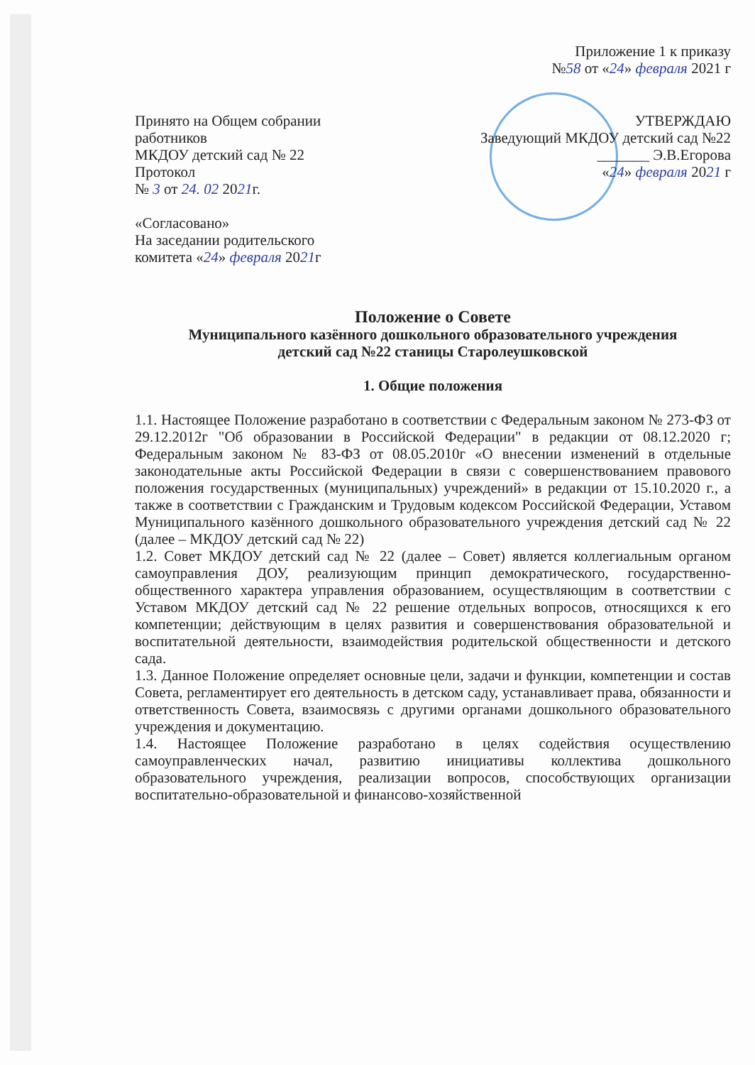Приложение 1 к приказу
№58 от «24» февраля 2021 г
Принято на Общем собрании
работников
МКДОУ детский сад № 22
Протокол
№ 3 от 24. 02 2021г.
«Согласовано»
На заседании родительского
комитета «24» февраля 2021г
УТВЕРЖДАЮ
Заведующий МКДОУ детский сад №22
_______ Э.В.Егорова
«24» февраля 2021 г
Положение о Совете
Муниципального казённого дошкольного образовательного учреждения
детский сад №22 станицы Старолеушковской
1. Общие положения
1.1. Настоящее Положение разработано в соответствии с Федеральным законом № 273-ФЗ от 29.12.2012г "Об образовании в Российской Федерации" в редакции от 08.12.2020 г; Федеральным законом № 83-ФЗ от 08.05.2010г «О внесении изменений в отдельные законодательные акты Российской Федерации в связи с совершенствованием правового положения государственных (муниципальных) учреждений» в редакции от 15.10.2020 г., а также в соответствии с Гражданским и Трудовым кодексом Российской Федерации, Уставом Муниципального казённого дошкольного образовательного учреждения детский сад № 22 (далее – МКДОУ детский сад № 22)
1.2. Совет МКДОУ детский сад № 22 (далее – Совет) является коллегиальным органом самоуправления ДОУ, реализующим принцип демократического, государственно-общественного характера управления образованием, осуществляющим в соответствии с Уставом МКДОУ детский сад № 22 решение отдельных вопросов, относящихся к его компетенции; действующим в целях развития и совершенствования образовательной и воспитательной деятельности, взаимодействия родительской общественности и детского сада.
1.3. Данное Положение определяет основные цели, задачи и функции, компетенции и состав Совета, регламентирует его деятельность в детском саду, устанавливает права, обязанности и ответственность Совета, взаимосвязь с другими органами дошкольного образовательного учреждения и документацию.
1.4. Настоящее Положение разработано в целях содействия осуществлению самоуправленческих начал, развитию инициативы коллектива дошкольного образовательного учреждения, реализации вопросов, способствующих организации воспитательно-образовательной и финансово-хозяйственной